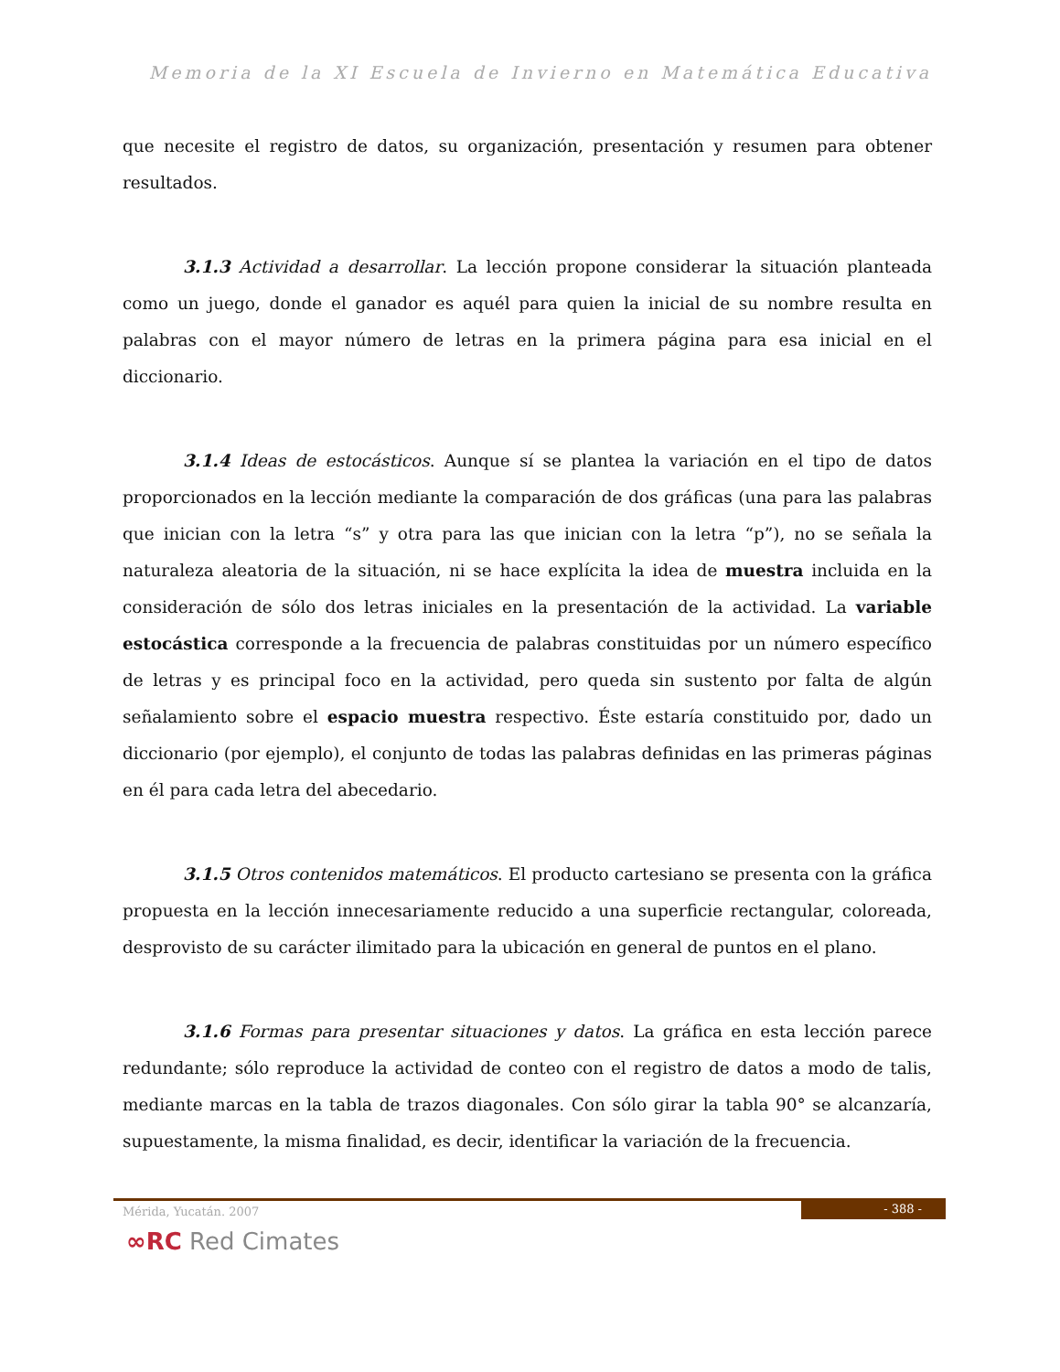Memoria de la XI Escuela de Invierno en Matemática Educativa
que necesite el registro de datos, su organización, presentación y resumen para obtener resultados.
3.1.3 Actividad a desarrollar. La lección propone considerar la situación planteada como un juego, donde el ganador es aquél para quien la inicial de su nombre resulta en palabras con el mayor número de letras en la primera página para esa inicial en el diccionario.
3.1.4 Ideas de estocásticos. Aunque sí se plantea la variación en el tipo de datos proporcionados en la lección mediante la comparación de dos gráficas (una para las palabras que inician con la letra “s” y otra para las que inician con la letra “p”), no se señala la naturaleza aleatoria de la situación, ni se hace explícita la idea de muestra incluida en la consideración de sólo dos letras iniciales en la presentación de la actividad. La variable estocástica corresponde a la frecuencia de palabras constituidas por un número específico de letras y es principal foco en la actividad, pero queda sin sustento por falta de algún señalamiento sobre el espacio muestra respectivo. Éste estaría constituido por, dado un diccionario (por ejemplo), el conjunto de todas las palabras definidas en las primeras páginas en él para cada letra del abecedario.
3.1.5 Otros contenidos matemáticos. El producto cartesiano se presenta con la gráfica propuesta en la lección innecesariamente reducido a una superficie rectangular, coloreada, desprovisto de su carácter ilimitado para la ubicación en general de puntos en el plano.
3.1.6 Formas para presentar situaciones y datos. La gráfica en esta lección parece redundante; sólo reproduce la actividad de conteo con el registro de datos a modo de talis, mediante marcas en la tabla de trazos diagonales. Con sólo girar la tabla 90° se alcanzaría, supuestamente, la misma finalidad, es decir, identificar la variación de la frecuencia.
Mérida, Yucatán. 2007
- 388 -
∞RC Red Cimates